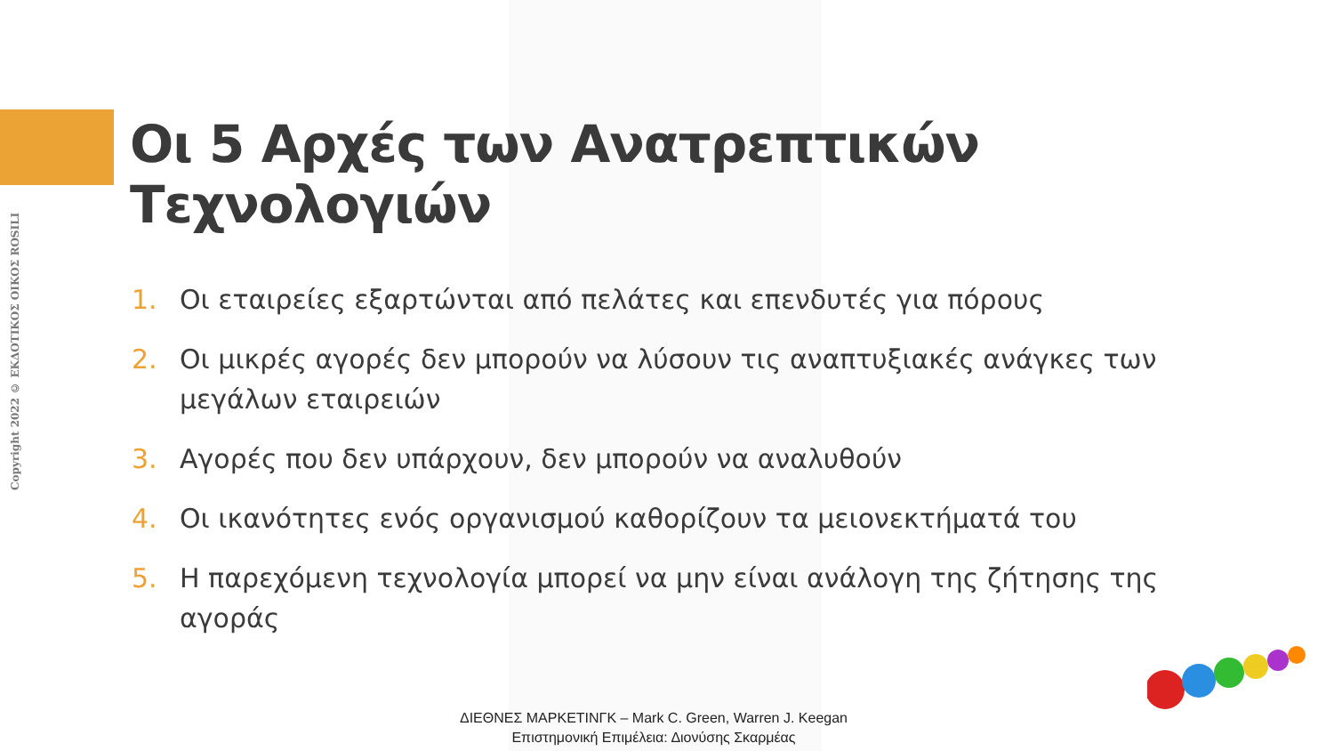Copyright 2022 © ΕΚΔΟΤΙΚΟΣ ΟΙΚΟΣ ROSILI
Οι 5 Αρχές των Ανατρεπτικών Τεχνολογιών
1. Οι εταιρείες εξαρτώνται από πελάτες και επενδυτές για πόρους
2. Οι μικρές αγορές δεν μπορούν να λύσουν τις αναπτυξιακές ανάγκες των μεγάλων εταιρειών
3. Αγορές που δεν υπάρχουν, δεν μπορούν να αναλυθούν
4. Οι ικανότητες ενός οργανισμού καθορίζουν τα μειονεκτήματά του
5. Η παρεχόμενη τεχνολογία μπορεί να μην είναι ανάλογη της ζήτησης της αγοράς
ΔΙΕΘΝΕΣ ΜΑΡΚΕΤΙΝΓΚ – Mark C. Green, Warren J. Keegan
Επιστημονική Επιμέλεια: Διονύσης Σκαρμέας